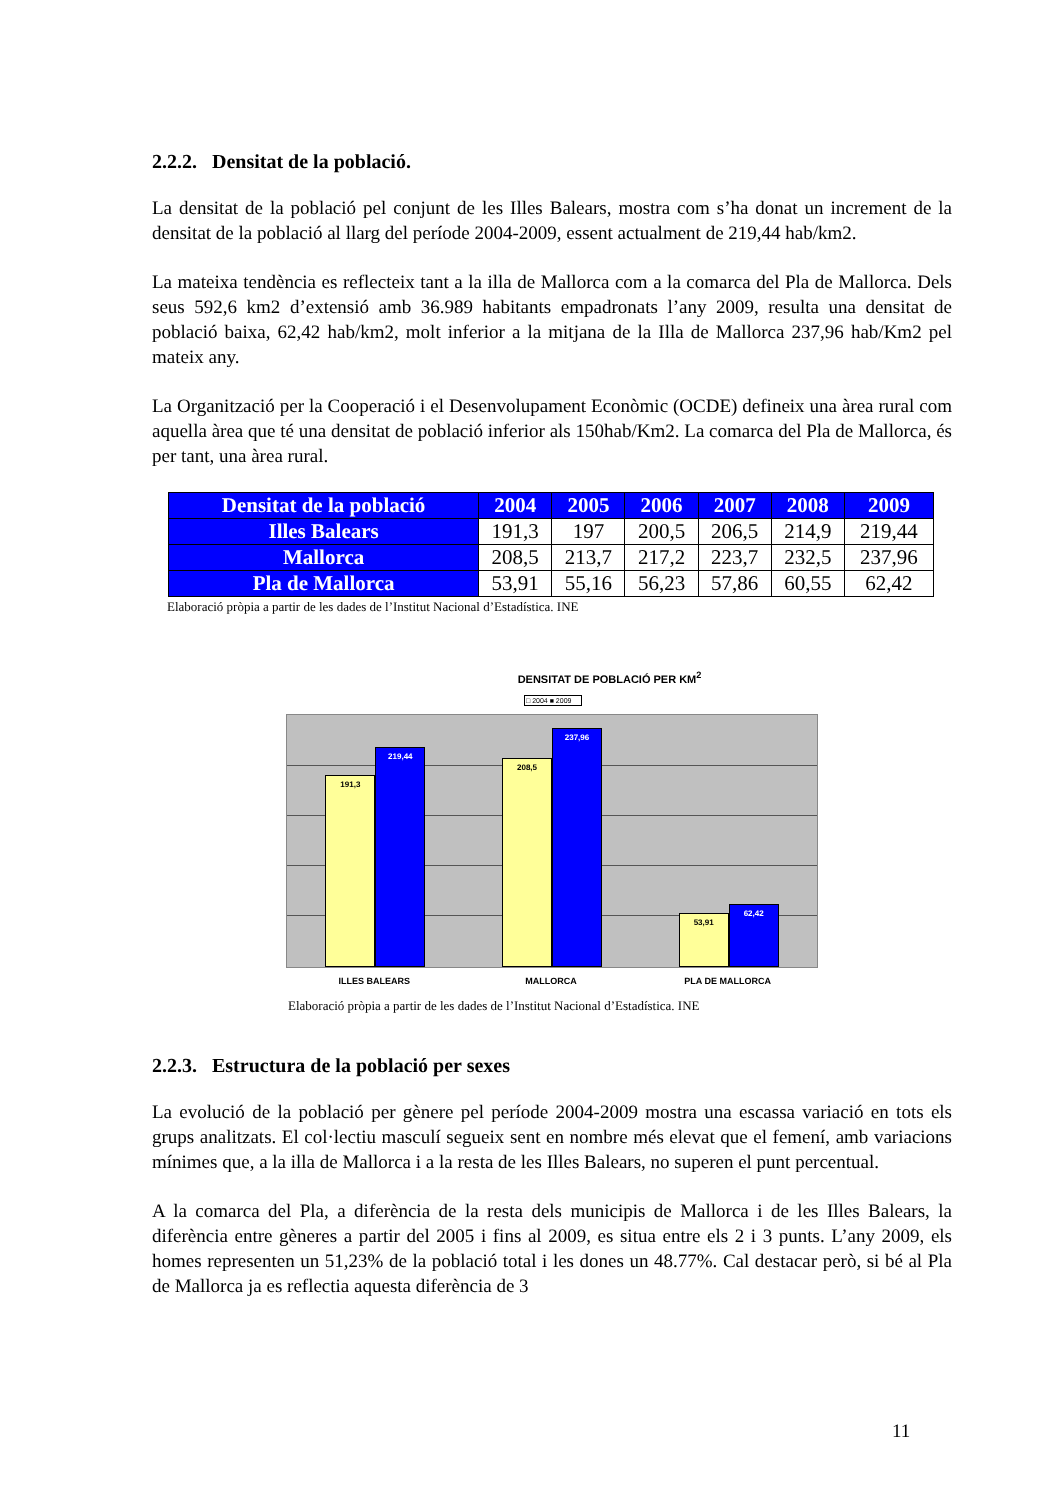2.2.2. Densitat de la població.
La densitat de la població pel conjunt de les Illes Balears, mostra com s’ha donat un increment de la densitat de la població al llarg del període 2004-2009, essent actualment de 219,44 hab/km2.
La mateixa tendència es reflecteix tant a la illa de Mallorca com a la comarca del Pla de Mallorca. Dels seus 592,6 km2 d’extensió amb 36.989 habitants empadronats l’any 2009, resulta una densitat de població baixa, 62,42 hab/km2, molt inferior a la mitjana de la Illa de Mallorca 237,96 hab/Km2 pel mateix any.
La Organització per la Cooperació i el Desenvolupament Econòmic (OCDE) defineix una àrea rural com aquella àrea que té una densitat de població inferior als 150hab/Km2. La comarca del Pla de Mallorca, és per tant, una àrea rural.
| Densitat de la població | 2004 | 2005 | 2006 | 2007 | 2008 | 2009 |
| --- | --- | --- | --- | --- | --- | --- |
| Illes Balears | 191,3 | 197 | 200,5 | 206,5 | 214,9 | 219,44 |
| Mallorca | 208,5 | 213,7 | 217,2 | 223,7 | 232,5 | 237,96 |
| Pla de Mallorca | 53,91 | 55,16 | 56,23 | 57,86 | 60,55 | 62,42 |
Elaboració pròpia a partir de les dades de l’Institut Nacional d’Estadística. INE
DENSITAT DE POBLACIÓ PER KM<sup>2</sup>
□ 2004 ■ 2009
191,3
219,44
208,5
237,96
53,91
62,42
ILLES BALEARS MALLORCA PLA DE MALLORCA
Elaboració pròpia a partir de les dades de l’Institut Nacional d’Estadística. INE
2.2.3. Estructura de la població per sexes
La evolució de la població per gènere pel període 2004-2009 mostra una escassa variació en tots els grups analitzats. El col·lectiu masculí segueix sent en nombre més elevat que el femení, amb variacions mínimes que, a la illa de Mallorca i a la resta de les Illes Balears, no superen el punt percentual.
A la comarca del Pla, a diferència de la resta dels municipis de Mallorca i de les Illes Balears, la diferència entre gèneres a partir del 2005 i fins al 2009, es situa entre els 2 i 3 punts. L’any 2009, els homes representen un 51,23% de la població total i les dones un 48.77%. Cal destacar però, si bé al Pla de Mallorca ja es reflectia aquesta diferència de 3
11